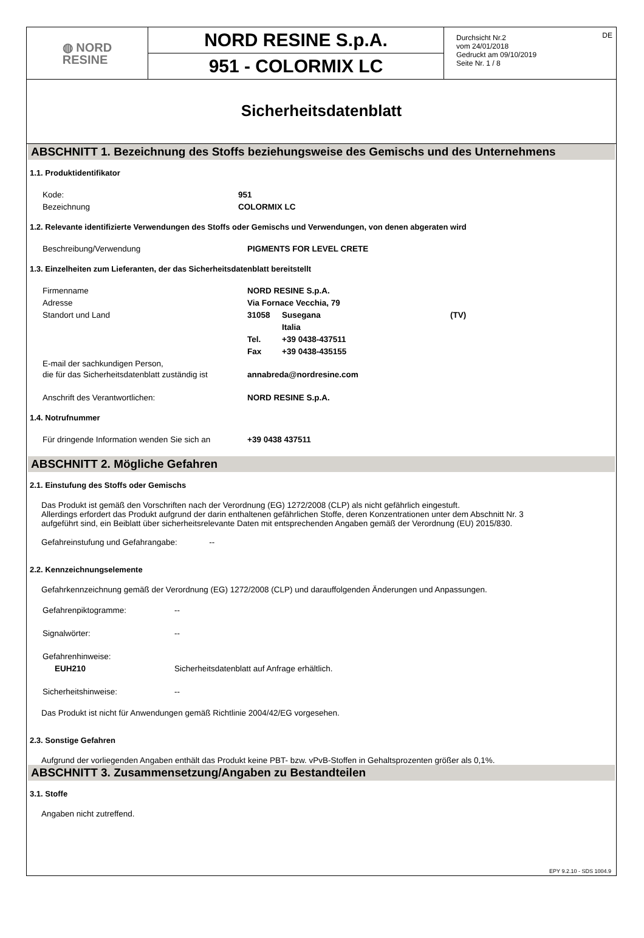◍ NORD
RESINE
NORD RESINE S.p.A.
951 - COLORMIX LC
Durchsicht Nr.2
vom 24/01/2018
Gedruckt am 09/10/2019
Seite Nr. 1 / 8
DE
Sicherheitsdatenblatt
ABSCHNITT 1. Bezeichnung des Stoffs beziehungsweise des Gemischs und des Unternehmens
1.1. Produktidentifikator
| Kode: | 951 |
| Bezeichnung | COLORMIX LC |
1.2. Relevante identifizierte Verwendungen des Stoffs oder Gemischs und Verwendungen, von denen abgeraten wird
| Beschreibung/Verwendung | PIGMENTS FOR LEVEL CRETE |
1.3. Einzelheiten zum Lieferanten, der das Sicherheitsdatenblatt bereitstellt
| Firmenname | NORD RESINE S.p.A. | | |
| Adresse | Via Fornace Vecchia, 79 | | |
| Standort und Land | 31058 | Susegana | (TV) |
| | | Italia | |
| | Tel. | +39 0438-437511 | |
| | Fax | +39 0438-435155 | |
| E-mail der sachkundigen Person, die für das Sicherheitsdatenblatt zuständig ist | annabreda@nordresine.com | | |
| Anschrift des Verantwortlichen: | NORD RESINE S.p.A. | | |
1.4. Notrufnummer
| Für dringende Information wenden Sie sich an | +39 0438 437511 |
ABSCHNITT 2. Mögliche Gefahren
2.1. Einstufung des Stoffs oder Gemischs
Das Produkt ist gemäß den Vorschriften nach der Verordnung (EG) 1272/2008 (CLP) als nicht gefährlich eingestuft.
Allerdings erfordert das Produkt aufgrund der darin enthaltenen gefährlichen Stoffe, deren Konzentrationen unter dem Abschnitt Nr. 3
aufgeführt sind, ein Beiblatt über sicherheitsrelevante Daten mit entsprechenden Angaben gemäß der Verordnung (EU) 2015/830.
Gefahreinstufung und Gefahrangabe: --
2.2. Kennzeichnungselemente
Gefahrkennzeichnung gemäß der Verordnung (EG) 1272/2008 (CLP) und darauffolgenden Änderungen und Anpassungen.
| Gefahrenpiktogramme: | -- |
| Signalwörter: | -- |
| Gefahrenhinweise: | |
| EUH210 | Sicherheitsdatenblatt auf Anfrage erhältlich. |
| Sicherheitshinweise: | -- |
Das Produkt ist nicht für Anwendungen gemäß Richtlinie 2004/42/EG vorgesehen.
2.3. Sonstige Gefahren
Aufgrund der vorliegenden Angaben enthält das Produkt keine PBT- bzw. vPvB-Stoffen in Gehaltsprozenten größer als 0,1%.
ABSCHNITT 3. Zusammensetzung/Angaben zu Bestandteilen
3.1. Stoffe
Angaben nicht zutreffend.
EPY 9.2.10 - SDS 1004.9